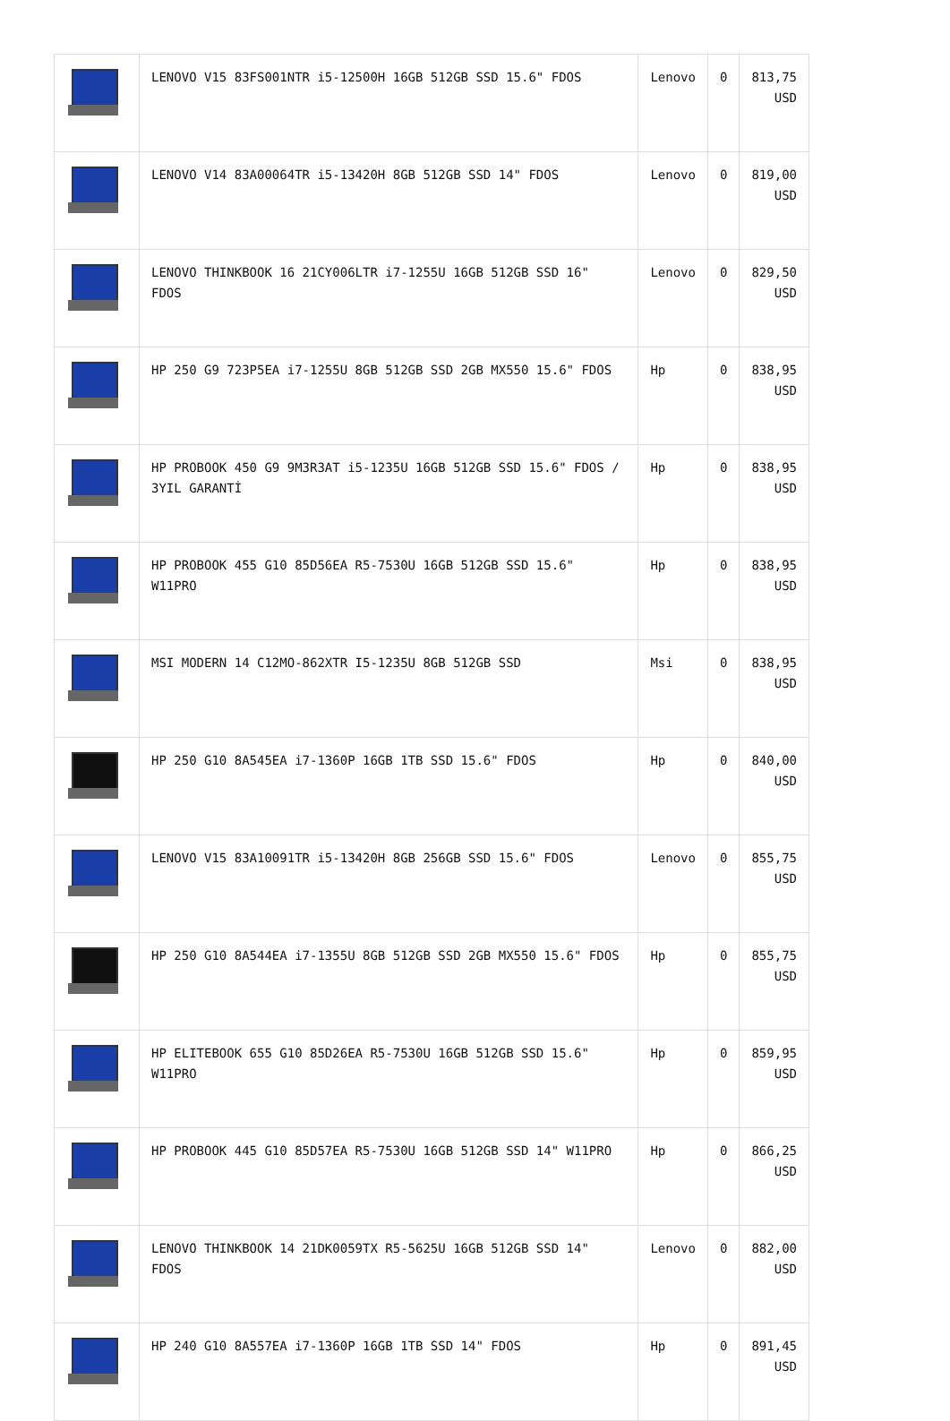| | LENOVO V15 83FS001NTR i5-12500H 16GB 512GB SSD 15.6" FDOS | Lenovo | 0 | 813,75 USD |
| | LENOVO V14 83A00064TR i5-13420H 8GB 512GB SSD 14" FDOS | Lenovo | 0 | 819,00 USD |
| | LENOVO THINKBOOK 16 21CY006LTR i7-1255U 16GB 512GB SSD 16" FDOS | Lenovo | 0 | 829,50 USD |
| | HP 250 G9 723P5EA i7-1255U 8GB 512GB SSD 2GB MX550 15.6" FDOS | Hp | 0 | 838,95 USD |
| | HP PROBOOK 450 G9 9M3R3AT i5-1235U 16GB 512GB SSD 15.6" FDOS / 3YIL GARANTİ | Hp | 0 | 838,95 USD |
| | HP PROBOOK 455 G10 85D56EA R5-7530U 16GB 512GB SSD 15.6" W11PRO | Hp | 0 | 838,95 USD |
| | MSI MODERN 14 C12MO-862XTR I5-1235U 8GB 512GB SSD | Msi | 0 | 838,95 USD |
| | HP 250 G10 8A545EA i7-1360P 16GB 1TB SSD 15.6" FDOS | Hp | 0 | 840,00 USD |
| | LENOVO V15 83A10091TR i5-13420H 8GB 256GB SSD 15.6" FDOS | Lenovo | 0 | 855,75 USD |
| | HP 250 G10 8A544EA i7-1355U 8GB 512GB SSD 2GB MX550 15.6" FDOS | Hp | 0 | 855,75 USD |
| | HP ELITEBOOK 655 G10 85D26EA R5-7530U 16GB 512GB SSD 15.6" W11PRO | Hp | 0 | 859,95 USD |
| | HP PROBOOK 445 G10 85D57EA R5-7530U 16GB 512GB SSD 14" W11PRO | Hp | 0 | 866,25 USD |
| | LENOVO THINKBOOK 14 21DK0059TX R5-5625U 16GB 512GB SSD 14" FDOS | Lenovo | 0 | 882,00 USD |
| | HP 240 G10 8A557EA i7-1360P 16GB 1TB SSD 14" FDOS | Hp | 0 | 891,45 USD |